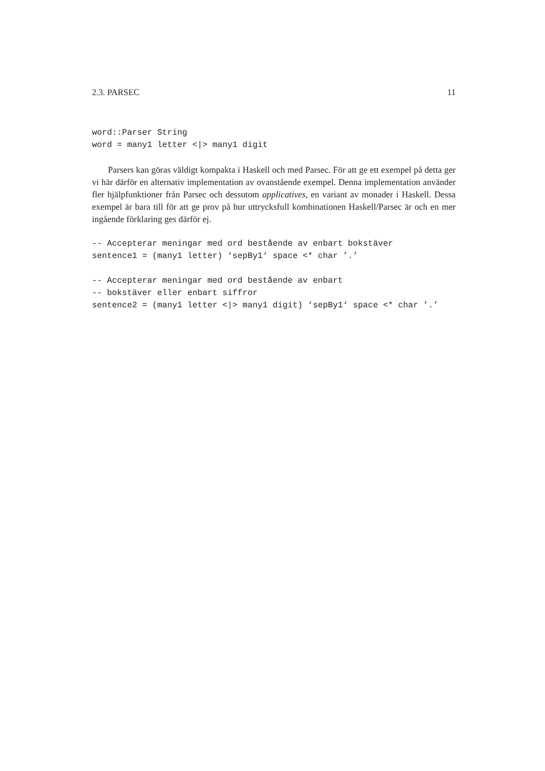2.3. PARSEC 11
word::Parser String
word = many1 letter <|> many1 digit
Parsers kan göras väldigt kompakta i Haskell och med Parsec. För att ge ett exempel på detta ger vi här därför en alternativ implementation av ovanstående exempel. Denna implementation använder fler hjälpfunktioner från Parsec och dessutom applicatives, en variant av monader i Haskell. Dessa exempel är bara till för att ge prov på hur uttrycksfull kombinationen Haskell/Parsec är och en mer ingående förklaring ges därför ej.
-- Accepterar meningar med ord bestående av enbart bokstäver
sentence1 = (many1 letter) ‘sepBy1‘ space <* char ’.’

-- Accepterar meningar med ord bestående av enbart
-- bokstäver eller enbart siffror
sentence2 = (many1 letter <|> many1 digit) ‘sepBy1‘ space <* char ’.’